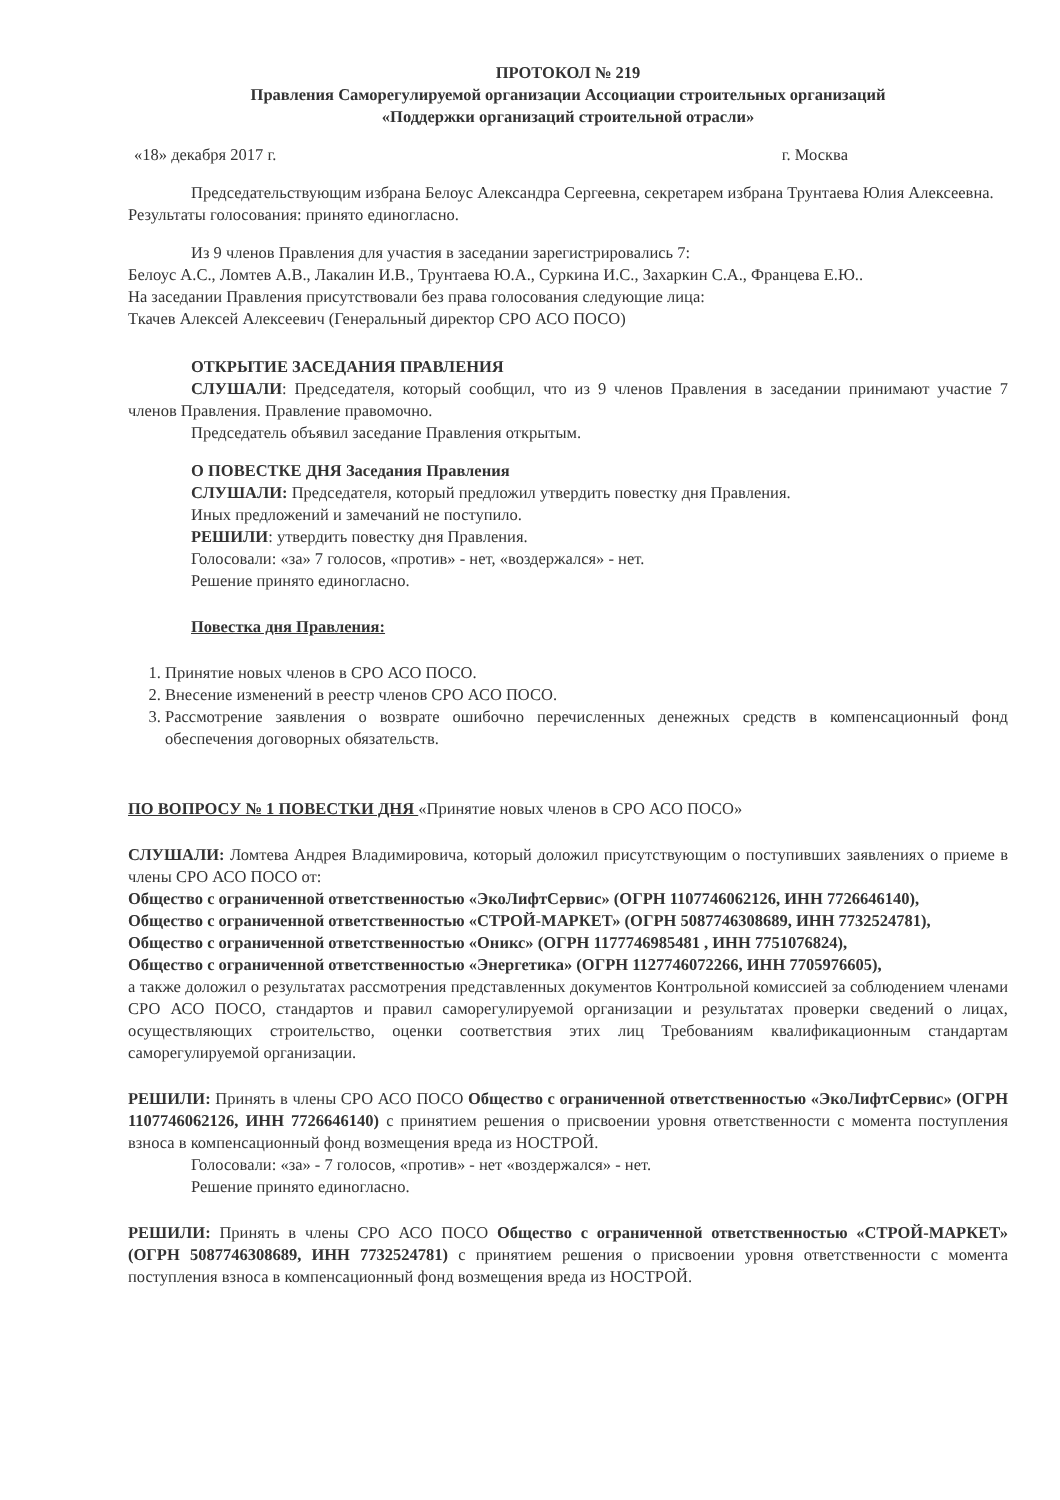ПРОТОКОЛ № 219
Правления Саморегулируемой организации Ассоциации строительных организаций
«Поддержки организаций строительной отрасли»
«18» декабря 2017 г. г. Москва
Председательствующим избрана Белоус Александра Сергеевна, секретарем избрана Трунтаева Юлия Алексеевна.
Результаты голосования: принято единогласно.
Из 9 членов Правления для участия в заседании зарегистрировались 7:
Белоус А.С., Ломтев А.В., Лакалин И.В., Трунтаева Ю.А., Суркина И.С., Захаркин С.А., Францева Е.Ю..
На заседании Правления присутствовали без права голосования следующие лица:
Ткачев Алексей Алексеевич (Генеральный директор СРО АСО ПОСО)
ОТКРЫТИЕ ЗАСЕДАНИЯ ПРАВЛЕНИЯ
СЛУШАЛИ: Председателя, который сообщил, что из 9 членов Правления в заседании принимают участие 7 членов Правления. Правление правомочно.
Председатель объявил заседание Правления открытым.
О ПОВЕСТКЕ ДНЯ Заседания Правления
СЛУШАЛИ: Председателя, который предложил утвердить повестку дня Правления.
Иных предложений и замечаний не поступило.
РЕШИЛИ: утвердить повестку дня Правления.
Голосовали: «за» 7 голосов, «против» - нет, «воздержался» - нет.
Решение принято единогласно.
Повестка дня Правления:
1. Принятие новых членов в СРО АСО ПОСО.
2. Внесение изменений в реестр членов СРО АСО ПОСО.
3. Рассмотрение заявления о возврате ошибочно перечисленных денежных средств в компенсационный фонд обеспечения договорных обязательств.
ПО ВОПРОСУ № 1 ПОВЕСТКИ ДНЯ «Принятие новых членов в СРО АСО ПОСО»
СЛУШАЛИ: Ломтева Андрея Владимировича, который доложил присутствующим о поступивших заявлениях о приеме в члены СРО АСО ПОСО от:
Общество с ограниченной ответственностью «ЭкоЛифтСервис» (ОГРН 1107746062126, ИНН 7726646140),
Общество с ограниченной ответственностью «СТРОЙ-МАРКЕТ» (ОГРН 5087746308689, ИНН 7732524781),
Общество с ограниченной ответственностью «Оникс» (ОГРН 1177746985481 , ИНН 7751076824),
Общество с ограниченной ответственностью «Энергетика» (ОГРН 1127746072266, ИНН 7705976605),
а также доложил о результатах рассмотрения представленных документов Контрольной комиссией за соблюдением членами СРО АСО ПОСО, стандартов и правил саморегулируемой организации и результатах проверки сведений о лицах, осуществляющих строительство, оценки соответствия этих лиц Требованиям квалификационным стандартам саморегулируемой организации.
РЕШИЛИ: Принять в члены СРО АСО ПОСО Общество с ограниченной ответственностью «ЭкоЛифтСервис» (ОГРН 1107746062126, ИНН 7726646140) с принятием решения о присвоении уровня ответственности с момента поступления взноса в компенсационный фонд возмещения вреда из НОСТРОЙ.
Голосовали: «за» - 7 голосов, «против» - нет «воздержался» - нет.
Решение принято единогласно.
РЕШИЛИ: Принять в члены СРО АСО ПОСО Общество с ограниченной ответственностью «СТРОЙ-МАРКЕТ» (ОГРН 5087746308689, ИНН 7732524781) с принятием решения о присвоении уровня ответственности с момента поступления взноса в компенсационный фонд возмещения вреда из НОСТРОЙ.